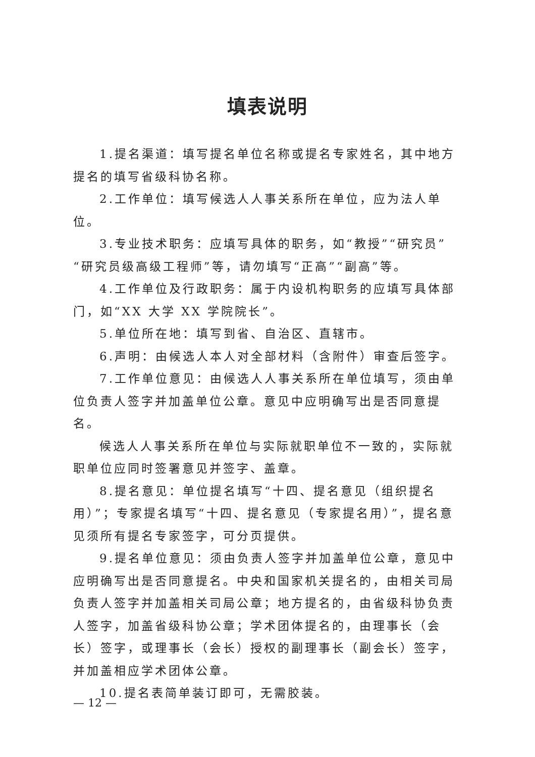填表说明
1.提名渠道：填写提名单位名称或提名专家姓名，其中地方提名的填写省级科协名称。
2.工作单位：填写候选人人事关系所在单位，应为法人单位。
3.专业技术职务：应填写具体的职务，如“教授”“研究员”“研究员级高级工程师”等，请勿填写“正高”“副高”等。
4.工作单位及行政职务：属于内设机构职务的应填写具体部门，如“XX 大学 XX 学院院长”。
5.单位所在地：填写到省、自治区、直辖市。
6.声明：由候选人本人对全部材料（含附件）审查后签字。
7.工作单位意见：由候选人人事关系所在单位填写，须由单位负责人签字并加盖单位公章。意见中应明确写出是否同意提名。
候选人人事关系所在单位与实际就职单位不一致的，实际就职单位应同时签署意见并签字、盖章。
8.提名意见：单位提名填写“十四、提名意见（组织提名用）”；专家提名填写“十四、提名意见（专家提名用）”，提名意见须所有提名专家签字，可分页提供。
9.提名单位意见：须由负责人签字并加盖单位公章，意见中应明确写出是否同意提名。中央和国家机关提名的，由相关司局负责人签字并加盖相关司局公章；地方提名的，由省级科协负责人签字，加盖省级科协公章；学术团体提名的，由理事长（会长）签字，或理事长（会长）授权的副理事长（副会长）签字，并加盖相应学术团体公章。
10.提名表简单装订即可，无需胶装。
— 12 —